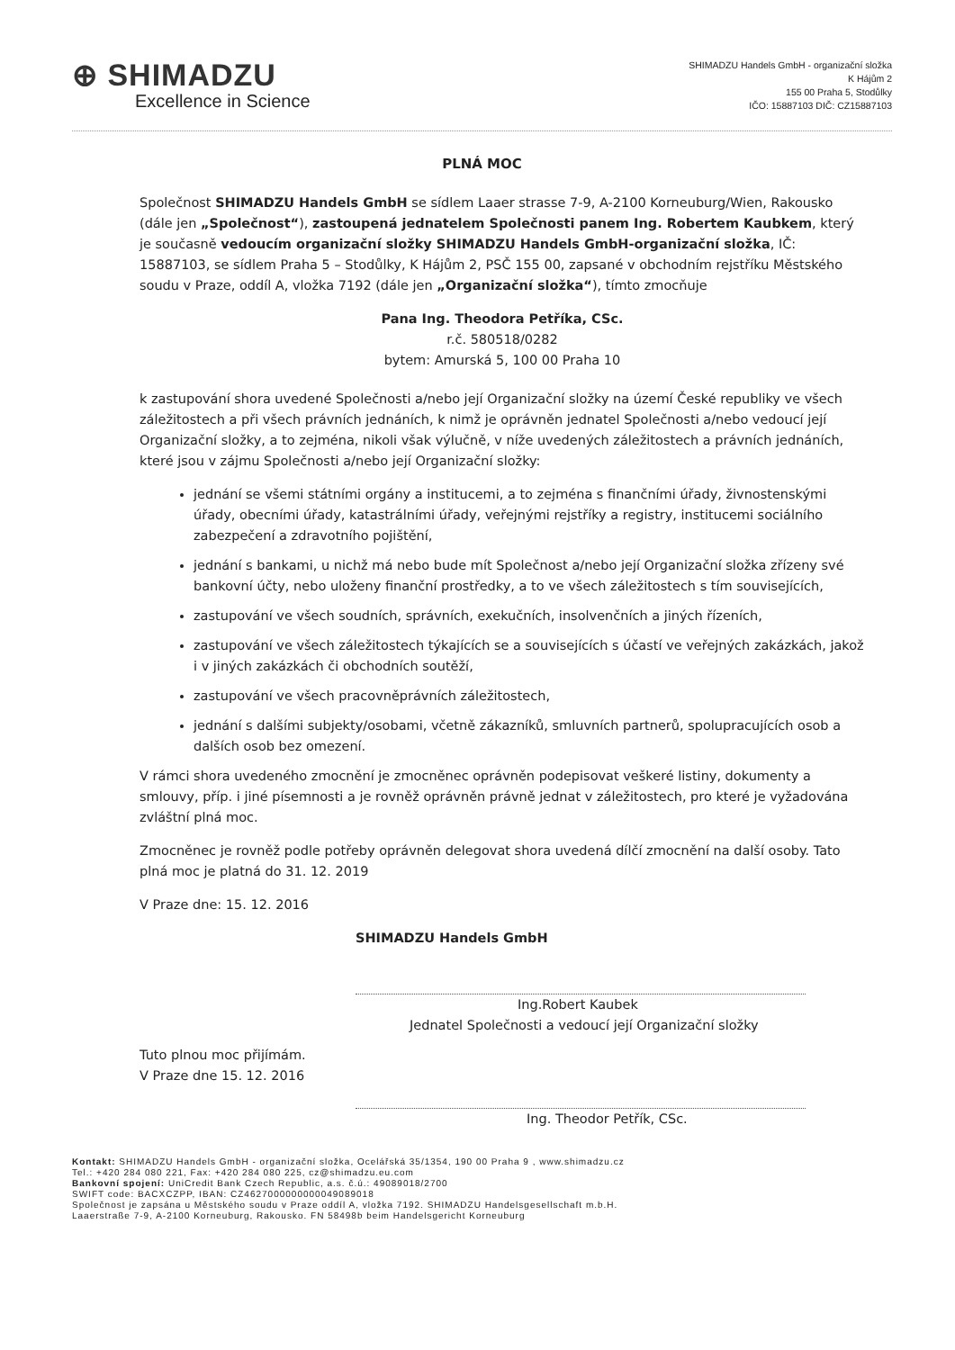⊕ SHIMADZU
Excellence in Science
SHIMADZU Handels GmbH - organizační složka
K Hájům 2
155 00 Praha 5, Stodůlky
IČO: 15887103 DIČ: CZ15887103
PLNÁ MOC
Společnost SHIMADZU Handels GmbH se sídlem Laaer strasse 7-9, A-2100 Korneuburg/Wien, Rakousko (dále jen „Společnost“), zastoupená jednatelem Společnosti panem Ing. Robertem Kaubkem, který je současně vedoucím organizační složky SHIMADZU Handels GmbH-organizační složka, IČ: 15887103, se sídlem Praha 5 – Stodůlky, K Hájům 2, PSČ 155 00, zapsané v obchodním rejstříku Městského soudu v Praze, oddíl A, vložka 7192 (dále jen „Organizační složka“), tímto zmocňuje
Pana Ing. Theodora Petříka, CSc.
r.č. 580518/0282
bytem: Amurská 5, 100 00 Praha 10
k zastupování shora uvedené Společnosti a/nebo její Organizační složky na území České republiky ve všech záležitostech a při všech právních jednáních, k nimž je oprávněn jednatel Společnosti a/nebo vedoucí její Organizační složky, a to zejména, nikoli však výlučně, v níže uvedených záležitostech a právních jednáních, které jsou v zájmu Společnosti a/nebo její Organizační složky:
jednání se všemi státními orgány a institucemi, a to zejména s finančními úřady, živnostenskými úřady, obecními úřady, katastrálními úřady, veřejnými rejstříky a registry, institucemi sociálního zabezpečení a zdravotního pojištění,
jednání s bankami, u nichž má nebo bude mít Společnost a/nebo její Organizační složka zřízeny své bankovní účty, nebo uloženy finanční prostředky, a to ve všech záležitostech s tím souvisejících,
zastupování ve všech soudních, správních, exekučních, insolvenčních a jiných řízeních,
zastupování ve všech záležitostech týkajících se a souvisejících s účastí ve veřejných zakázkách, jakož i v jiných zakázkách či obchodních soutěží,
zastupování ve všech pracovněprávních záležitostech,
jednání s dalšími subjekty/osobami, včetně zákazníků, smluvních partnerů, spolupracujících osob a dalších osob bez omezení.
V rámci shora uvedeného zmocnění je zmocněnec oprávněn podepisovat veškeré listiny, dokumenty a smlouvy, příp. i jiné písemnosti a je rovněž oprávněn právně jednat v záležitostech, pro které je vyžadována zvláštní plná moc.
Zmocněnec je rovněž podle potřeby oprávněn delegovat shora uvedená dílčí zmocnění na další osoby. Tato plná moc je platná do 31. 12. 2019
V Praze dne: 15. 12. 2016
SHIMADZU Handels GmbH
Ing.Robert Kaubek
Jednatel Společnosti a vedoucí její Organizační složky
Tuto plnou moc přijímám.
V Praze dne 15. 12. 2016
Ing. Theodor Petřík, CSc.
Kontakt: SHIMADZU Handels GmbH - organizační složka, Ocelářská 35/1354, 190 00 Praha 9 , www.shimadzu.cz
Tel.: +420 284 080 221, Fax: +420 284 080 225, cz@shimadzu.eu.com
Bankovní spojení: UniCredit Bank Czech Republic, a.s. č.ú.: 4908901​8/2700
SWIFT code: BACXCZPP, IBAN: CZ4627000000000049089018
Společnost je zapsána u Městského soudu v Praze oddíl A, vložka 7192. SHIMADZU Handelsgesellschaft m.b.H.
Laaerstraße 7-9, A-2100 Korneuburg, Rakousko. FN 58498b beim Handelsgericht Korneuburg